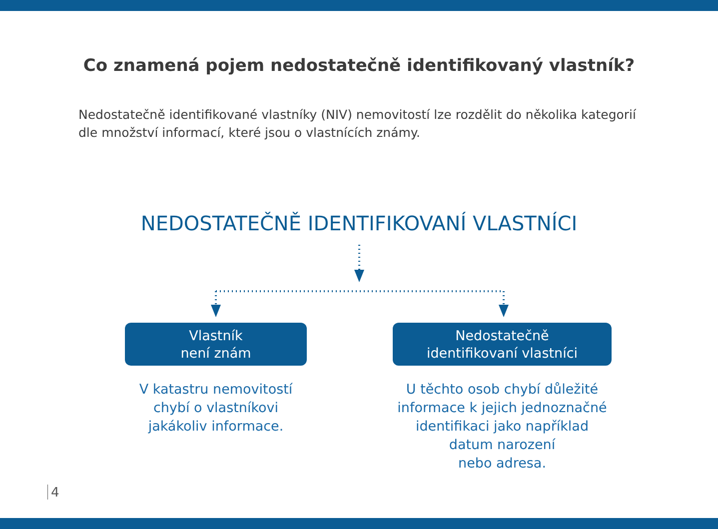Co znamená pojem nedostatečně identifikovaný vlastník?
Nedostatečně identifikované vlastníky (NIV) nemovitostí lze rozdělit do několika kategorií dle množství informací, které jsou o vlastnících známy.
NEDOSTATEČNĚ IDENTIFIKOVANÍ VLASTNÍCI
Vlastník
není znám
V katastru nemovitostí
chybí o vlastníkovi
jakákoliv informace.
Nedostatečně
identifikovaní vlastníci
U těchto osob chybí důležité
informace k jejich jednoznačné
identifikaci jako například
datum narození
nebo adresa.
4